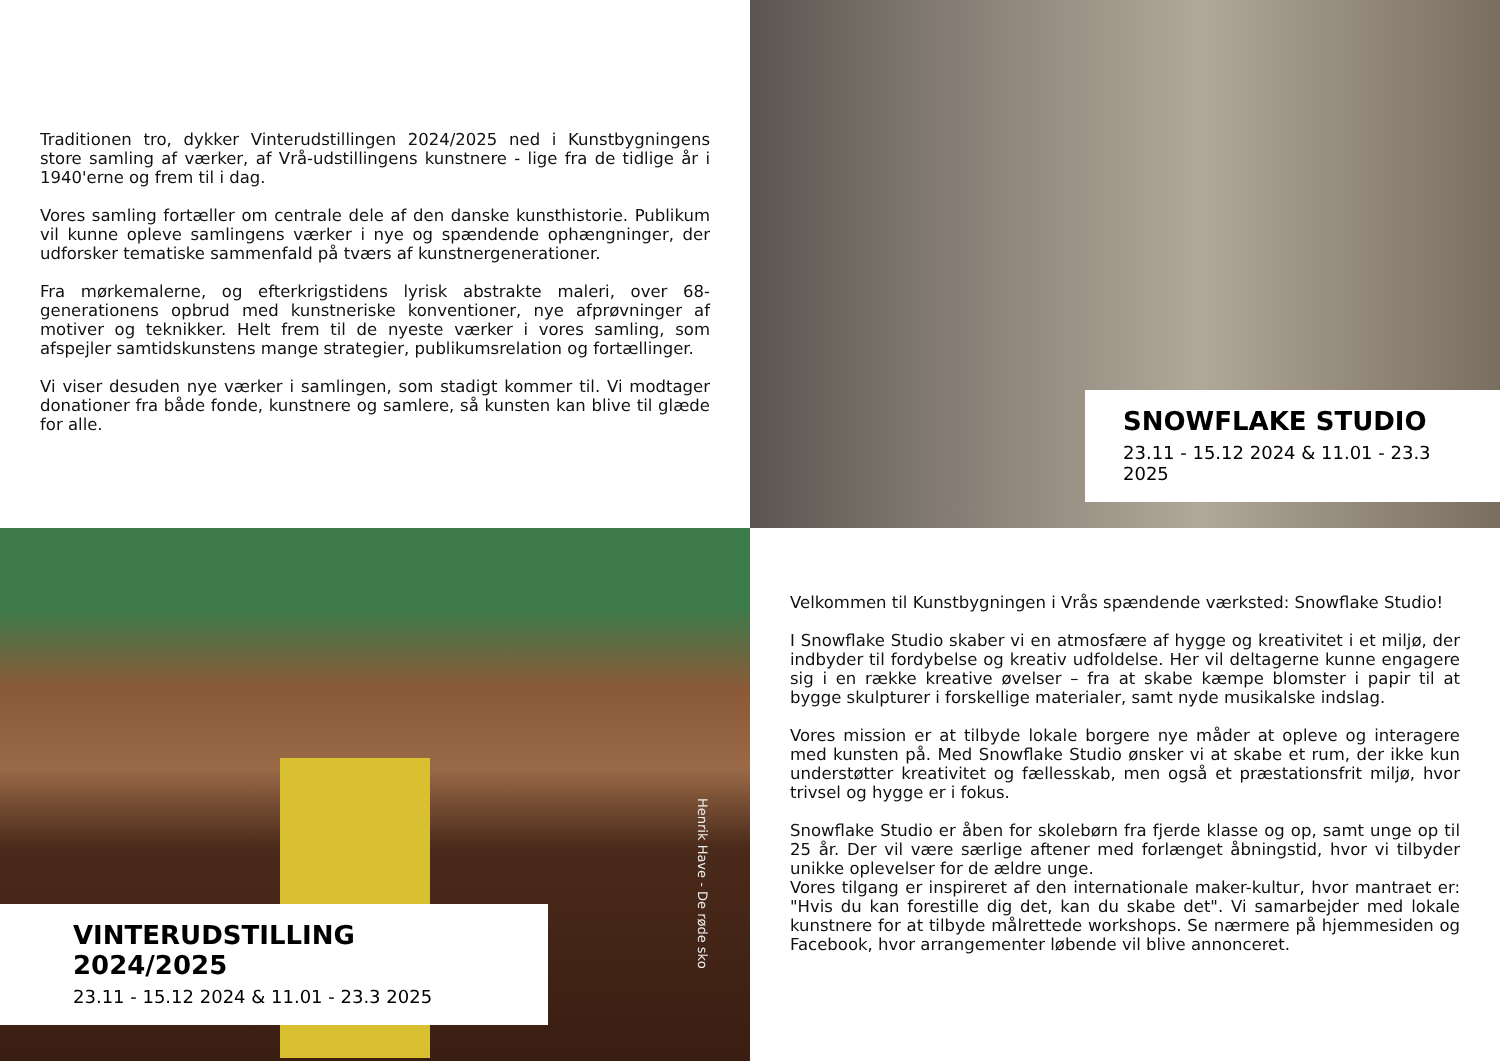Traditionen tro, dykker Vinterudstillingen 2024/2025 ned i Kunstbygningens store samling af værker, af Vrå-udstillingens kunstnere - lige fra de tidlige år i 1940'erne og frem til i dag.
Vores samling fortæller om centrale dele af den danske kunsthistorie. Publikum vil kunne opleve samlingens værker i nye og spændende ophængninger, der udforsker tematiske sammenfald på tværs af kunstnergenerationer.
Fra mørkemalerne, og efterkrigstidens lyrisk abstrakte maleri, over 68-generationens opbrud med kunstneriske konventioner, nye afprøvninger af motiver og teknikker. Helt frem til de nyeste værker i vores samling, som afspejler samtidskunstens mange strategier, publikumsrelation og fortællinger.
Vi viser desuden nye værker i samlingen, som stadigt kommer til. Vi modtager donationer fra både fonde, kunstnere og samlere, så kunsten kan blive til glæde for alle.
SNOWFLAKE STUDIO
23.11 - 15.12 2024 & 11.01 - 23.3 2025
Henrik Have - De røde sko
VINTERUDSTILLING 2024/2025
23.11 - 15.12 2024 & 11.01 - 23.3 2025
Velkommen til Kunstbygningen i Vrås spændende værksted: Snowflake Studio!
I Snowflake Studio skaber vi en atmosfære af hygge og kreativitet i et miljø, der indbyder til fordybelse og kreativ udfoldelse. Her vil deltagerne kunne engagere sig i en række kreative øvelser – fra at skabe kæmpe blomster i papir til at bygge skulpturer i forskellige materialer, samt nyde musikalske indslag.
Vores mission er at tilbyde lokale borgere nye måder at opleve og interagere med kunsten på. Med Snowflake Studio ønsker vi at skabe et rum, der ikke kun understøtter kreativitet og fællesskab, men også et præstationsfrit miljø, hvor trivsel og hygge er i fokus.
Snowflake Studio er åben for skolebørn fra fjerde klasse og op, samt unge op til 25 år. Der vil være særlige aftener med forlænget åbningstid, hvor vi tilbyder unikke oplevelser for de ældre unge.
Vores tilgang er inspireret af den internationale maker-kultur, hvor mantraet er: "Hvis du kan forestille dig det, kan du skabe det". Vi samarbejder med lokale kunstnere for at tilbyde målrettede workshops. Se nærmere på hjemmesiden og Facebook, hvor arrangementer løbende vil blive annonceret.